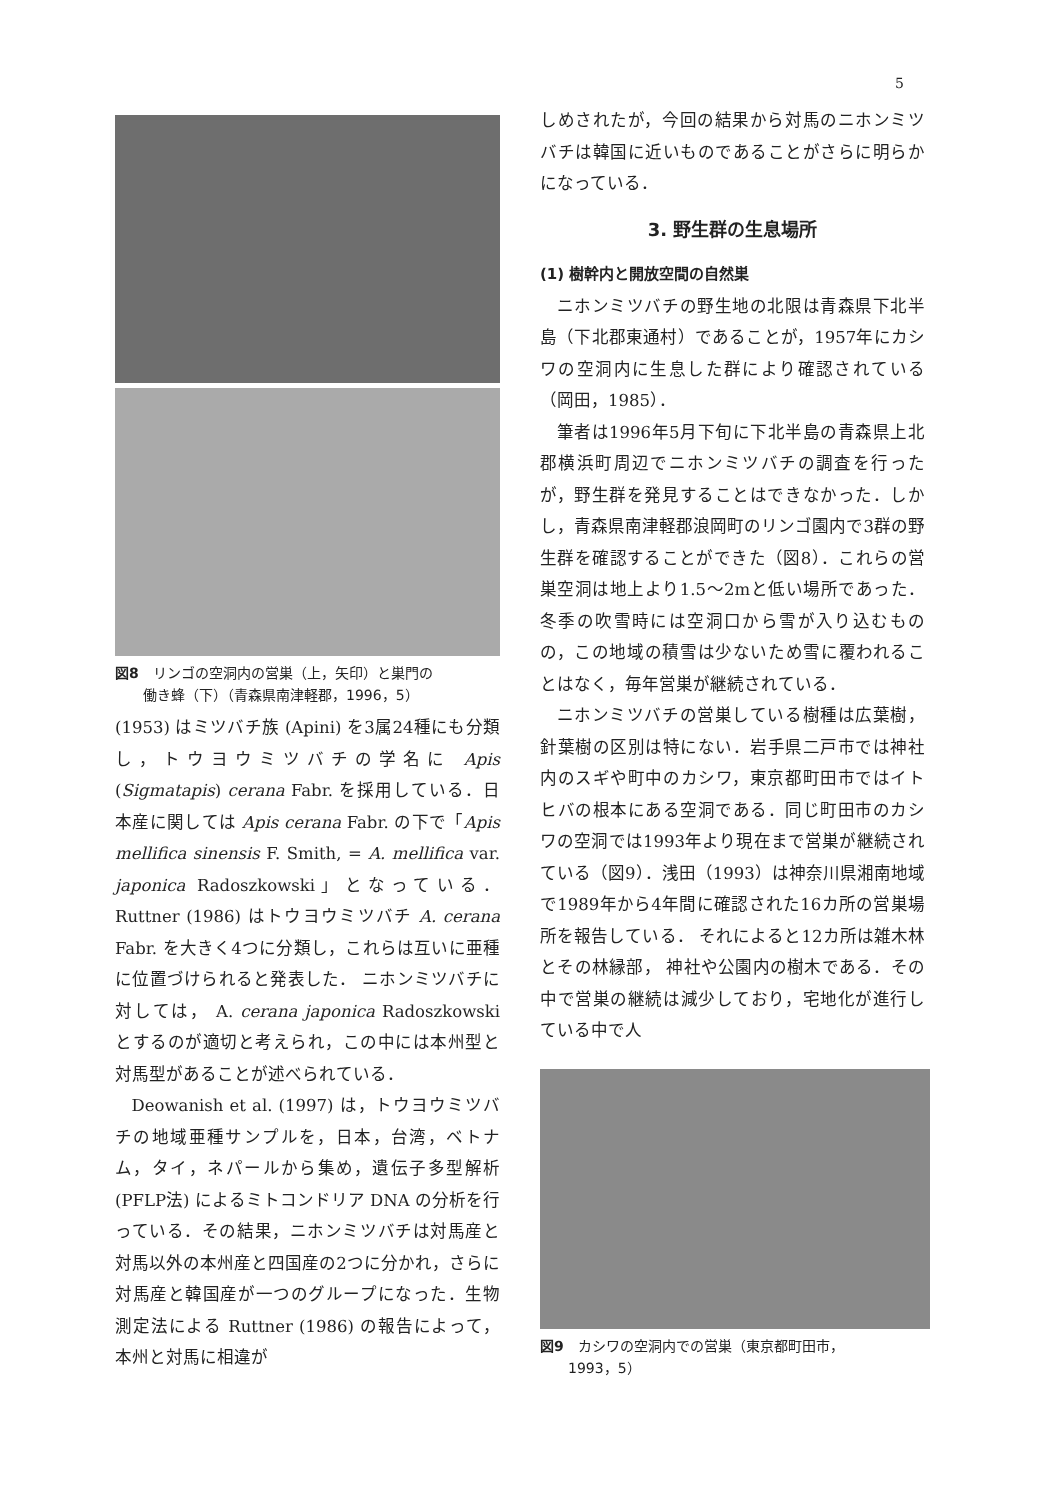5
図8　リンゴの空洞内の営巣（上，矢印）と巣門の
　　働き蜂（下）（青森県南津軽郡，1996，5）
(1953) はミツバチ族 (Apini) を3属24種にも分類し，トウヨウミツバチの学名に Apis (Sigmatapis) cerana Fabr. を採用している．日本産に関しては Apis cerana Fabr. の下で「Apis mellifica sinensis F. Smith, = A. mellifica var. japonica Radoszkowski」となっている．Ruttner (1986) はトウヨウミツバチ A. cerana Fabr. を大きく4つに分類し，これらは互いに亜種に位置づけられると発表した． ニホンミツバチに対しては， A. cerana japonica Radoszkowski とするのが適切と考えられ，この中には本州型と対馬型があることが述べられている．
Deowanish et al. (1997) は，トウヨウミツバチの地域亜種サンプルを，日本，台湾，ベトナム，タイ，ネパールから集め，遺伝子多型解析 (PFLP法) によるミトコンドリア DNA の分析を行っている．その結果，ニホンミツバチは対馬産と対馬以外の本州産と四国産の2つに分かれ，さらに対馬産と韓国産が一つのグループになった．生物測定法による Ruttner (1986) の報告によって，本州と対馬に相違が
しめされたが，今回の結果から対馬のニホンミツバチは韓国に近いものであることがさらに明らかになっている．
3. 野生群の生息場所
(1) 樹幹内と開放空間の自然巣
ニホンミツバチの野生地の北限は青森県下北半島（下北郡東通村）であることが，1957年にカシワの空洞内に生息した群により確認されている（岡田，1985）．
筆者は1996年5月下旬に下北半島の青森県上北郡横浜町周辺でニホンミツバチの調査を行ったが，野生群を発見することはできなかった．しかし，青森県南津軽郡浪岡町のリンゴ園内で3群の野生群を確認することができた（図8）．これらの営巣空洞は地上より1.5〜2mと低い場所であった．冬季の吹雪時には空洞口から雪が入り込むものの，この地域の積雪は少ないため雪に覆われることはなく，毎年営巣が継続されている．
ニホンミツバチの営巣している樹種は広葉樹，針葉樹の区別は特にない．岩手県二戸市では神社内のスギや町中のカシワ，東京都町田市ではイトヒバの根本にある空洞である．同じ町田市のカシワの空洞では1993年より現在まで営巣が継続されている（図9）．浅田（1993）は神奈川県湘南地域で1989年から4年間に確認された16カ所の営巣場所を報告している． それによると12カ所は雑木林とその林縁部， 神社や公園内の樹木である．その中で営巣の継続は減少しており，宅地化が進行している中で人
図9　カシワの空洞内での営巣（東京都町田市，
　　1993，5）